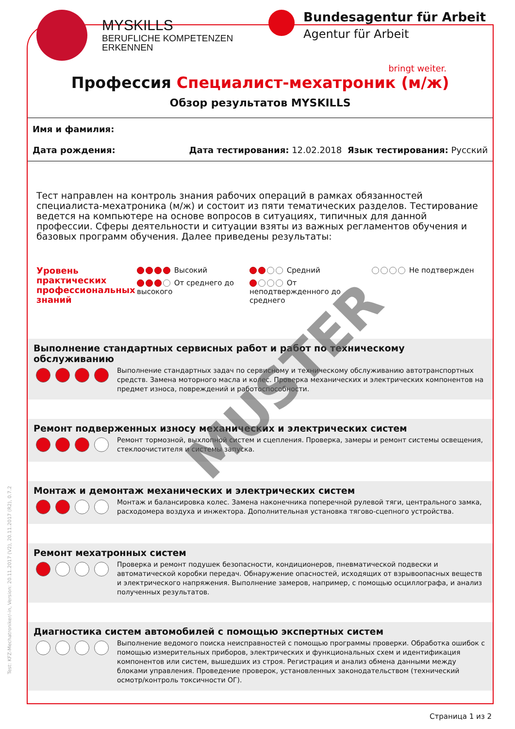Test: KFZ-Mechatroniker/-in, Version: 20.11.2017 (V2), 20.11.2017 (R2), 0.7.2
MYSKILLS
BERUFLICHE KOMPETENZEN
ERKENNEN
Bundesagentur für Arbeit
Agentur für Arbeit
bringt weiter.
Профессия Специалист-мехатроник (м/ж)
Обзор результатов MYSKILLS
Имя и фамилия:
Дата рождения: Дата тестирования: 12.02.2018 Язык тестирования: Русский
Тест направлен на контроль знания рабочих операций в рамках обязанностей специалиста-мехатроника (м/ж) и состоит из пяти тематических разделов. Тестирование ведется на компьютере на основе вопросов в ситуациях, типичных для данной профессии. Сферы деятельности и ситуации взяты из важных регламентов обучения и базовых программ обучения. Далее приведены результаты:
Уровень практических профессиональных знаний
Высокий
От среднего до высокого
Средний
От неподтвержденного до среднего
Не подтвержден
Выполнение стандартных сервисных работ и работ по техническому обслуживанию
Выполнение стандартных задач по сервисному и техническому обслуживанию автотранспортных средств. Замена моторного масла и колес. Проверка механических и электрических компонентов на предмет износа, повреждений и работоспособности.
Ремонт подверженных износу механических и электрических систем
Ремонт тормозной, выхлопной систем и сцепления. Проверка, замеры и ремонт системы освещения, стеклоочистителя и системы запуска.
Монтаж и демонтаж механических и электрических систем
Монтаж и балансировка колес. Замена наконечника поперечной рулевой тяги, центрального замка, расходомера воздуха и инжектора. Дополнительная установка тягово-сцепного устройства.
Ремонт мехатронных систем
Проверка и ремонт подушек безопасности, кондиционеров, пневматической подвески и автоматической коробки передач. Обнаружение опасностей, исходящих от взрывоопасных веществ и электрического напряжения. Выполнение замеров, например, с помощью осциллографа, и анализ полученных результатов.
Диагностика систем автомобилей с помощью экспертных систем
Выполнение ведомого поиска неисправностей с помощью программы проверки. Обработка ошибок с помощью измерительных приборов, электрических и функциональных схем и идентификация компонентов или систем, вышедших из строя. Регистрация и анализ обмена данными между блоками управления. Проведение проверок, установленных законодательством (технический осмотр/контроль токсичности ОГ).
MUSTER
Страница 1 из 2